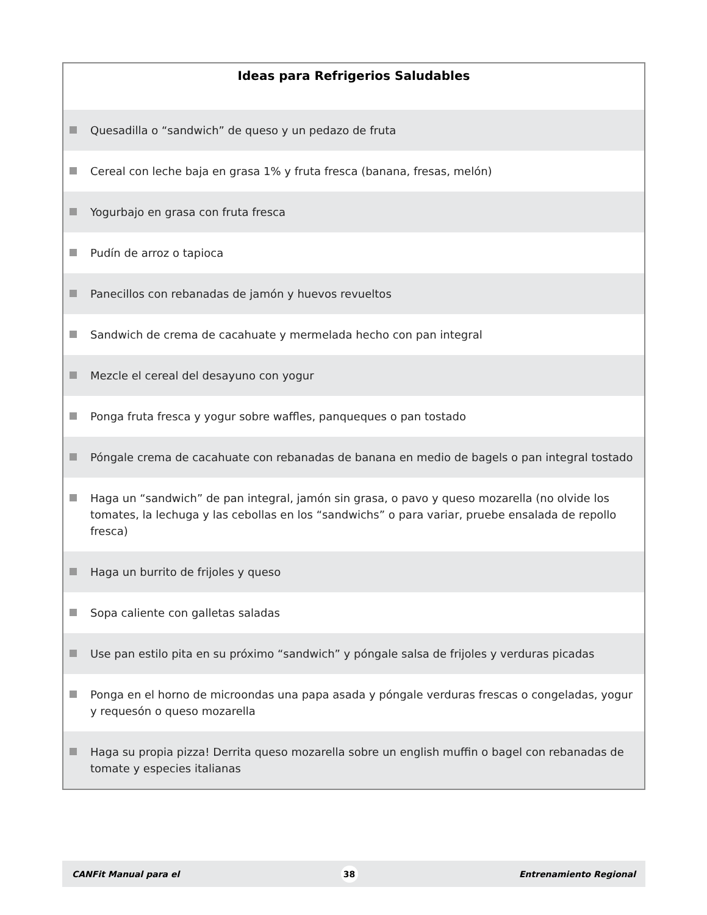Ideas para Refrigerios Saludables
Quesadilla o “sandwich” de queso y un pedazo de fruta
Cereal con leche baja en grasa 1% y fruta fresca (banana, fresas, melón)
Yogurbajo en grasa con fruta fresca
Pudín de arroz o tapioca
Panecillos con rebanadas de jamón y huevos revueltos
Sandwich de crema de cacahuate y mermelada hecho con pan integral
Mezcle el cereal del desayuno con yogur
Ponga fruta fresca y yogur sobre waffles, panqueques o pan tostado
Póngale crema de cacahuate con rebanadas de banana en medio de bagels o pan integral tostado
Haga un “sandwich” de pan integral, jamón sin grasa, o pavo y queso mozarella (no olvide los tomates, la lechuga y las cebollas en los “sandwichs” o para variar, pruebe ensalada de repollo fresca)
Haga un burrito de frijoles y queso
Sopa caliente con galletas saladas
Use pan estilo pita en su próximo “sandwich” y póngale salsa de frijoles y verduras picadas
Ponga en el horno de microondas una papa asada y póngale verduras frescas o congeladas, yogur y requesón o queso mozarella
Haga su propia pizza! Derrita queso mozarella sobre un english muffin o bagel con rebanadas de tomate y especies italianas
CANFit Manual para el 38 Entrenamiento Regional